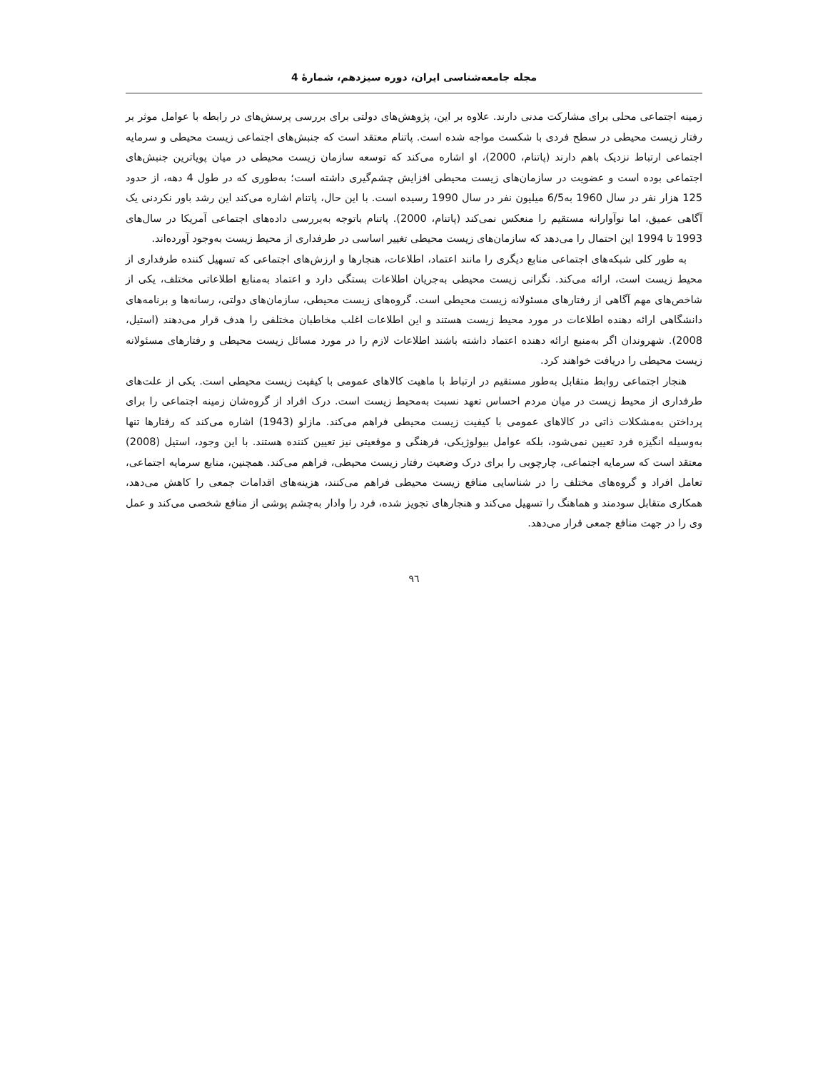مجله جامعه‌شناسی ایران، دوره سیزدهم، شمارهٔ 4
زمینه اجتماعی محلی برای مشارکت مدنی دارند. علاوه بر این، پژوهش‌های دولتی برای بررسی پرسش‌های در رابطه با عوامل موثر بر رفتار زیست محیطی در سطح فردی با شکست مواجه شده است. پاتنام معتقد است که جنبش‌های اجتماعی زیست محیطی و سرمایه اجتماعی ارتباط نزدیک باهم دارند (پاتنام، 2000)، او اشاره می‌کند که توسعه سازمان زیست محیطی در میان پویاترین جنبش‌های اجتماعی بوده است و عضویت در سازمان‌های زیست محیطی افزایش چشم‌گیری داشته است؛ به‌طوری که در طول 4 دهه، از حدود 125 هزار نفر در سال 1960 به6/5 میلیون نفر در سال 1990 رسیده است. با این حال، پاتنام اشاره می‌کند این رشد باور نکردنی یک آگاهی عمیق، اما نوآوارانه مستقیم را منعکس نمی‌کند (پاتنام، 2000). پاتنام باتوجه به‌بررسی داده‌های اجتماعی آمریکا در سال‌های 1993 تا 1994 این احتمال را می‌دهد که سازمان‌های زیست محیطی تغییر اساسی در طرفداری از محیط زیست به‌وجود آورده‌اند.
به طور کلی شبکه‌های اجتماعی منابع دیگری را مانند اعتماد، اطلاعات، هنجارها و ارزش‌های اجتماعی که تسهیل کننده طرفداری از محیط زیست است، ارائه می‌کند. نگرانی زیست محیطی به‌جریان اطلاعات بستگی دارد و اعتماد به‌منابع اطلاعاتی مختلف، یکی از شاخص‌های مهم آگاهی از رفتارهای مسئولانه زیست محیطی است. گروه‌های زیست محیطی، سازمان‌های دولتی، رسانه‌ها و برنامه‌های دانشگاهی ارائه دهنده اطلاعات در مورد محیط زیست هستند و این اطلاعات اغلب مخاطبان مختلفی را هدف قرار می‌دهند (استیل، 2008). شهروندان اگر به‌منبع ارائه دهنده اعتماد داشته باشند اطلاعات لازم را در مورد مسائل زیست محیطی و رفتارهای مسئولانه زیست محیطی را دریافت خواهند کرد.
هنجار اجتماعی روابط متقابل به‌طور مستقیم در ارتباط با ماهیت کالاهای عمومی با کیفیت زیست محیطی است. یکی از علت‌های طرفداری از محیط زیست در میان مردم احساس تعهد نسبت به‌محیط زیست است. درک افراد از گروه‌شان زمینه اجتماعی را برای پرداختن به‌مشکلات ذاتی در کالاهای عمومی با کیفیت زیست محیطی فراهم می‌کند. مازلو (1943) اشاره می‌کند که رفتارها تنها به‌وسیله انگیزه فرد تعیین نمی‌شود، بلکه عوامل بیولوژیکی، فرهنگی و موقعیتی نیز تعیین کننده هستند. با این وجود، استیل (2008) معتقد است که سرمایه اجتماعی، چارچوبی را برای درک وضعیت رفتار زیست محیطی، فراهم می‌کند. همچنین، منابع سرمایه اجتماعی، تعامل افراد و گروه‌های مختلف را در شناسایی منافع زیست محیطی فراهم می‌کنند، هزینه‌های اقدامات جمعی را کاهش می‌دهد، همکاری متقابل سودمند و هماهنگ را تسهیل می‌کند و هنجارهای تجویز شده، فرد را وادار به‌چشم پوشی از منافع شخصی می‌کند و عمل وی را در جهت منافع جمعی قرار می‌دهد.
٩٦